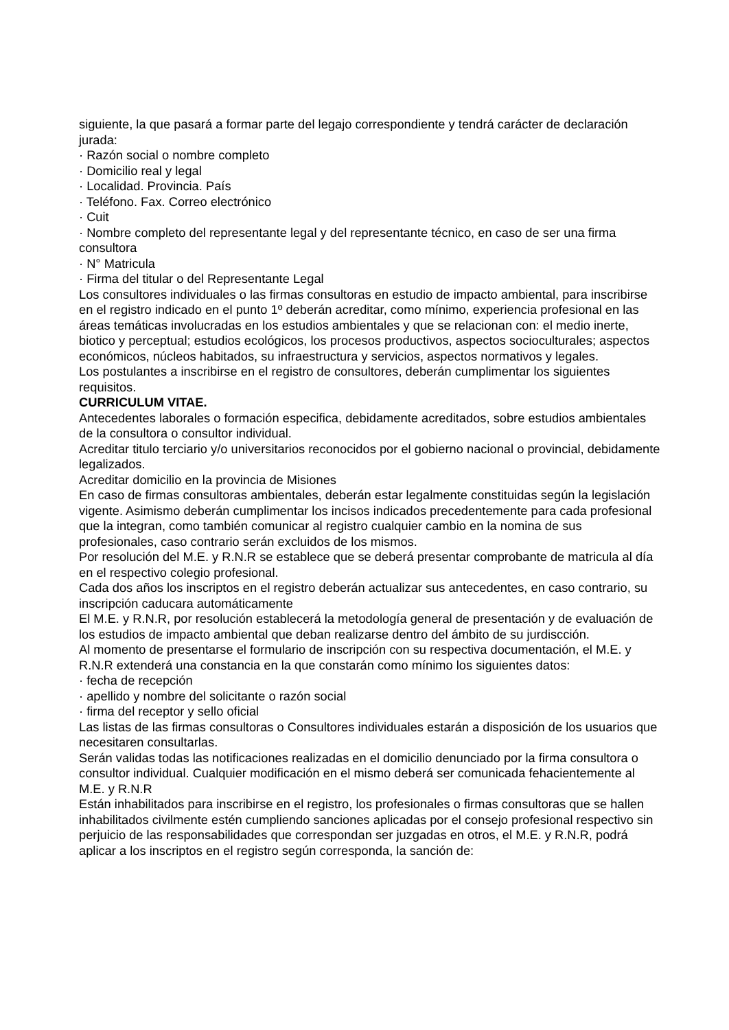siguiente, la que pasará a formar parte del legajo correspondiente y tendrá carácter de declaración jurada:
· Razón social o nombre completo
· Domicilio real y legal
· Localidad. Provincia. País
· Teléfono. Fax. Correo electrónico
· Cuit
· Nombre completo del representante legal y del representante técnico, en caso de ser una firma consultora
· N° Matricula
· Firma del titular o del Representante Legal
Los consultores individuales o las firmas consultoras en estudio de impacto ambiental, para inscribirse en el registro indicado en el punto 1º deberán acreditar, como mínimo, experiencia profesional en las áreas temáticas involucradas en los estudios ambientales y que se relacionan con: el medio inerte, biotico y perceptual; estudios ecológicos, los procesos productivos, aspectos socioculturales; aspectos económicos, núcleos habitados, su infraestructura y servicios, aspectos normativos y legales.
Los postulantes a inscribirse en el registro de consultores, deberán cumplimentar los siguientes requisitos.
CURRICULUM VITAE.
Antecedentes laborales o formación especifica, debidamente acreditados, sobre estudios ambientales de la consultora o consultor individual.
Acreditar titulo terciario y/o universitarios reconocidos por el gobierno nacional o provincial, debidamente legalizados.
Acreditar domicilio en la provincia de Misiones
En caso de firmas consultoras ambientales, deberán estar legalmente constituidas según la legislación vigente. Asimismo deberán cumplimentar los incisos indicados precedentemente para cada profesional que la integran, como también comunicar al registro cualquier cambio en la nomina de sus profesionales, caso contrario serán excluidos de los mismos.
Por resolución del M.E. y R.N.R se establece que se deberá presentar comprobante de matricula al día en el respectivo colegio profesional.
Cada dos años los inscriptos en el registro deberán actualizar sus antecedentes, en caso contrario, su inscripción caducara automáticamente
El M.E. y R.N.R, por resolución establecerá la metodología general de presentación y de evaluación de los estudios de impacto ambiental que deban realizarse dentro del ámbito de su jurdiscción.
Al momento de presentarse el formulario de inscripción con su respectiva documentación, el M.E. y R.N.R extenderá una constancia en la que constarán como mínimo los siguientes datos:
· fecha de recepción
· apellido y nombre del solicitante o razón social
· firma del receptor y sello oficial
Las listas de las firmas consultoras o Consultores individuales estarán a disposición de los usuarios que necesitaren consultarlas.
Serán validas todas las notificaciones realizadas en el domicilio denunciado por la firma consultora o consultor individual. Cualquier modificación en el mismo deberá ser comunicada fehacientemente al M.E. y R.N.R
Están inhabilitados para inscribirse en el registro, los profesionales o firmas consultoras que se hallen inhabilitados civilmente estén cumpliendo sanciones aplicadas por el consejo profesional respectivo sin perjuicio de las responsabilidades que correspondan ser juzgadas en otros, el M.E. y R.N.R, podrá aplicar a los inscriptos en el registro según corresponda, la sanción de: